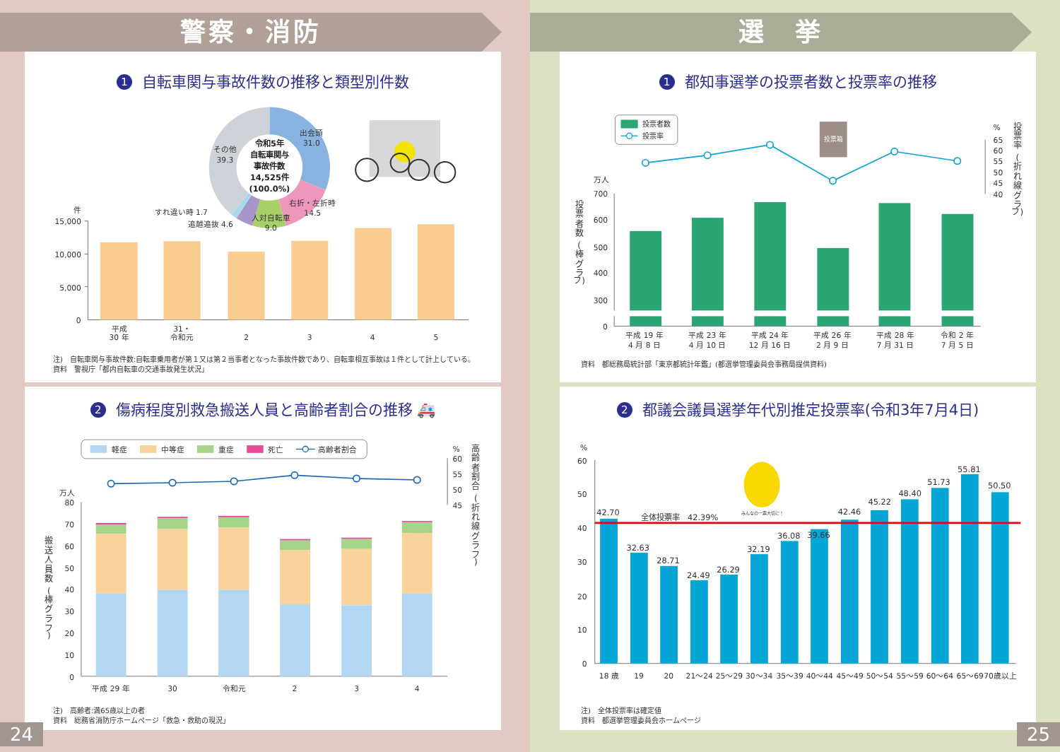警察・消防
1 自転車関与事故件数の推移と類型別件数
件
15,000
10,000
5,000
0
平成
30 年
31・
令和元
2
3
4
5
令和5年
自転車関与
事故件数
14,525件
(100.0%)
出会頭
31.0
その他
39.3
右折・左折時
14.5
人対自転車
9.0
すれ違い時 1.7
追越追抜 4.6
注)　自転車関与事故件数:自転車乗用者が第１又は第２当事者となった事故件数であり、自転車相互事故は１件として計上している。
資料　警視庁「都内自転車の交通事故発生状況」
2 傷病程度別救急搬送人員と高齢者割合の推移 🚑
軽症
中等症
重症
死亡
高齢者割合
%
60
55
50
45
万人
80
70
60
50
40
30
20
10
0
搬
送
人
員
数
(
棒
グ
ラ
フ
)
高
齢
者
割
合
(
折
れ
線
グ
ラ
フ
)
平成 29 年
30
令和元
2
3
4
注)　高齢者:満65歳以上の者
資料　総務省消防庁ホームページ「救急・救助の現況」
24
選　挙
1 都知事選挙の投票者数と投票率の推移
投票者数
投票率
投票箱
%
65
60
55
50
45
40
万人
700
600
500
400
300
0
投
票
者
数
(
棒
グ
ラ
フ)
投
票
率
(
折
れ
線
グ
ラ
フ)
平成 19 年
4 月 8 日
平成 23 年
4 月 10 日
平成 24 年
12 月 16 日
平成 26 年
2 月 9 日
平成 28 年
7 月 31 日
令和 2 年
7 月 5 日
資料　都総務局統計部「東京都統計年鑑」(都選挙管理委員会事務局提供資料)
2 都議会議員選挙年代別推定投票率(令和3年7月4日)
%
60
50
40
30
20
10
0
42.70
32.63
28.71
24.49
26.29
32.19
36.08
39.66
42.46
45.22
48.40
51.73
55.81
50.50
全体投票率　42.39%
みんなの一票大切に！
18 歳
19
20
21～24
25～29
30～34
35～39
40～44
45～49
50～54
55～59
60～64
65～69
70歳以上
注)　全体投票率は確定値
資料　都選挙管理委員会ホームページ
25